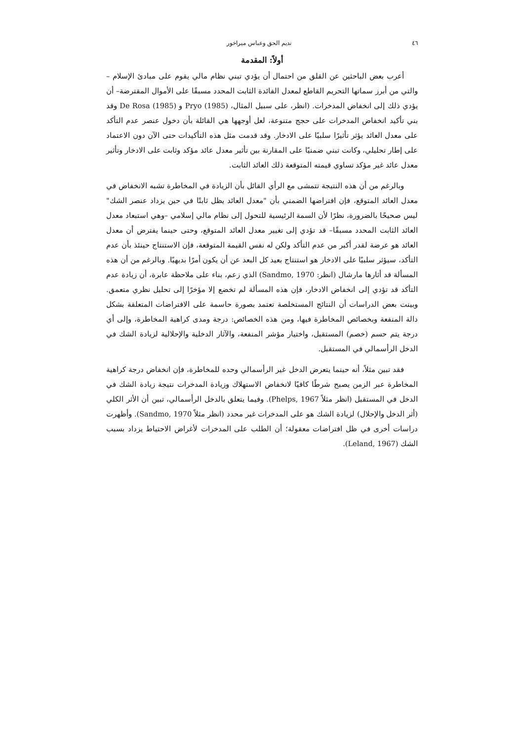٤٦ نديم الحق وعباس ميراخور
أولاً: المقدمة
أعرب بعض الباحثين عن القلق من احتمال أن يؤدي تبني نظام مالي يقوم على مبادئ الإسلام –والتي من أبرز سماتها التحريم القاطع لمعدل الفائدة الثابت المحدد مسبقًا على الأموال المقترضة– أن يؤدي ذلك إلى انخفاض المدخرات. (انظر، على سبيل المثال، Pryo (1985) و De Rosa (1985) وقد بني تأكيد انخفاض المدخرات على حجج متنوعة، لعل أوجهها هي القائلة بأن دخول عنصر عدم التأكد على معدل العائد يؤثر تأثيرًا سلبيًا على الادخار. وقد قدمت مثل هذه التأكيدات حتى الآن دون الاعتماد على إطار تحليلي، وكانت تبني ضمنيًا على المقارنة بين تأثير معدل عائد مؤكد وثابت على الادخار وتأثير معدل عائد غير مؤكد تساوي قيمته المتوقعة ذلك العائد الثابت.
وبالرغم من أن هذه النتيجة تتمشى مع الرأي القائل بأن الزيادة في المخاطرة تشبه الانخفاض في معدل العائد المتوقع، فإن افتراضها الضمني بأن "معدل العائد يظل ثابتًا في حين يزداد عنصر الشك" ليس صحيحًا بالضرورة، نظرًا لأن السمة الرئيسية للتحول إلى نظام مالي إسلامي –وهي استبعاد معدل العائد الثابت المحدد مسبقًا– قد تؤدي إلى تغيير معدل العائد المتوقع، وحتى حينما يفترض أن معدل العائد هو عرضة لقدر أكبر من عدم التأكد ولكن له نفس القيمة المتوقعة، فإن الاستنتاج حينئذ بأن عدم التأكد، سيؤثر سلبيًا على الادخار هو استنتاج بعيد كل البعد عن أن يكون أمرًا بديهيًا. وبالرغم من أن هذه المسألة قد أثارها مارشال (انظر: Sandmo, 1970) الذي زعم، بناء على ملاحظة عابرة، أن زيادة عدم التأكد قد تؤدي إلى انخفاض الادخار، فإن هذه المسألة لم تخضع إلا مؤخرًا إلى تحليل نظري متعمق. وبينت بعض الدراسات أن النتائج المستخلصة تعتمد بصورة حاسمة على الافتراضات المتعلقة بشكل دالة المنفعة وبخصائص المخاطرة فيها، ومن هذه الخصائص: درجة ومدى كراهية المخاطرة، وإلى أي درجة يتم حسم (خصم) المستقبل، واختيار مؤشر المنفعة، والآثار الدخلية والإحلالية لزيادة الشك في الدخل الرأسمالي في المستقبل.
فقد تبين مثلاً، أنه حينما يتعرض الدخل غير الرأسمالي وحده للمخاطرة، فإن انخفاض درجة كراهية المخاطرة عبر الزمن يصبح شرطًا كافيًا لانخفاض الاستهلاك وزيادة المدخرات نتيجة زيادة الشك في الدخل في المستقبل (انظر مثلاً Phelps, 1967). وفيما يتعلق بالدخل الرأسمالي، تبين أن الأثر الكلي (أثر الدخل والإحلال) لزيادة الشك هو على المدخرات غير محدد (انظر مثلاً Sandmo, 1970). وأظهرت دراسات أخرى في ظل افتراضات معقولة؛ أن الطلب على المدخرات لأغراض الاحتياط يزداد بسبب الشك (Leland, 1967).